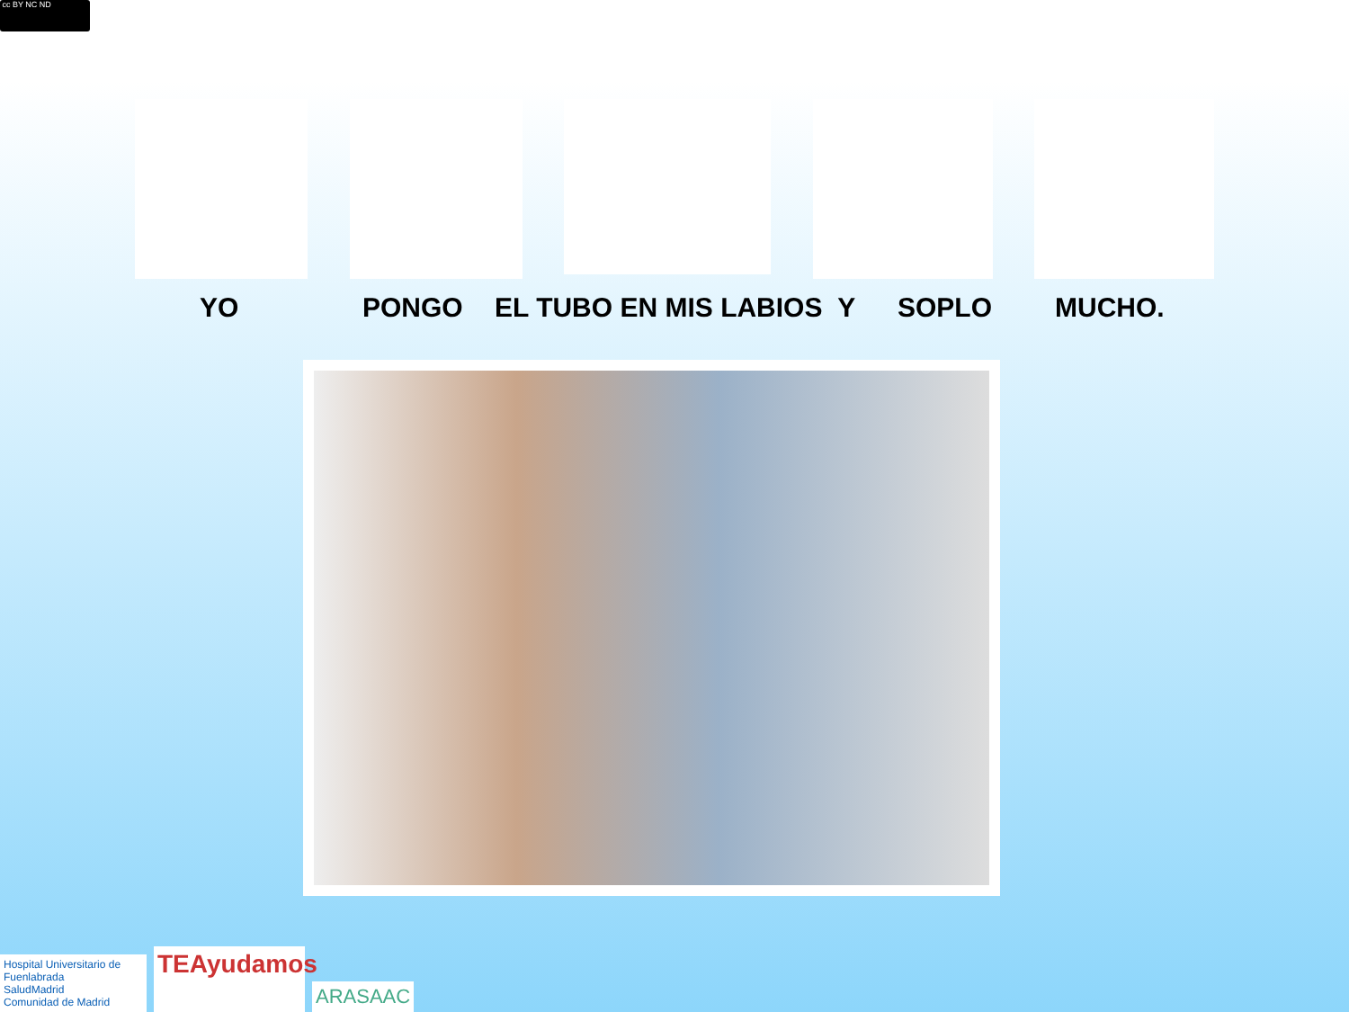cc BY NC ND
YO PONGO EL TUBO EN MIS LABIOS Y SOPLO MUCHO.
Hospital Universitario de Fuenlabrada
SaludMadrid
Comunidad de Madrid
TEAyudamos
ARASAAC